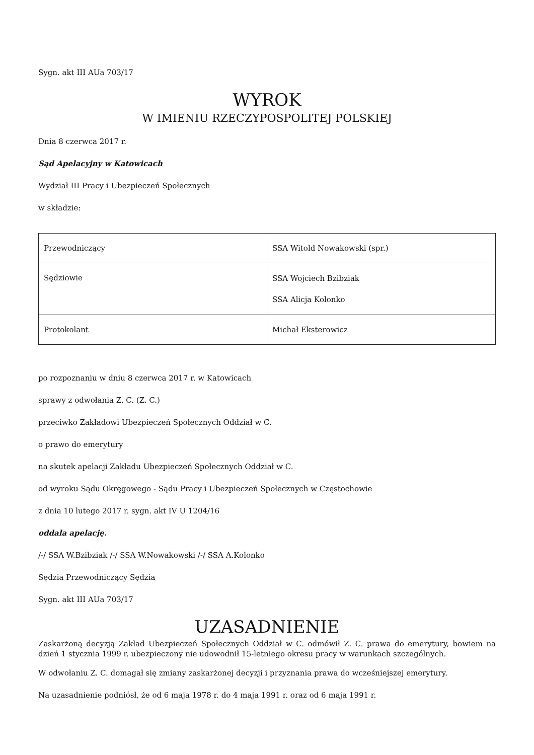Sygn. akt III AUa 703/17
WYROK
W IMIENIU RZECZYPOSPOLITEJ POLSKIEJ
Dnia 8 czerwca 2017 r.
Sąd Apelacyjny w Katowicach
Wydział III Pracy i Ubezpieczeń Społecznych
w składzie:
| Przewodniczący | SSA Witold Nowakowski (spr.) |
| Sędziowie | SSA Wojciech Bzibziak SSA Alicja Kolonko |
| Protokolant | Michał Eksterowicz |
po rozpoznaniu w dniu 8 czerwca 2017 r. w Katowicach
sprawy z odwołania Z. C. (Z. C.)
przeciwko Zakładowi Ubezpieczeń Społecznych Oddział w C.
o prawo do emerytury
na skutek apelacji Zakładu Ubezpieczeń Społecznych Oddział w C.
od wyroku Sądu Okręgowego - Sądu Pracy i Ubezpieczeń Społecznych w Częstochowie
z dnia 10 lutego 2017 r. sygn. akt IV U 1204/16
oddala apelację.
/-/ SSA W.Bzibziak /-/ SSA W.Nowakowski /-/ SSA A.Kolonko
Sędzia Przewodniczący Sędzia
Sygn. akt III AUa 703/17
UZASADNIENIE
Zaskarżoną decyzją Zakład Ubezpieczeń Społecznych Oddział w C. odmówił Z. C. prawa do emerytury, bowiem na dzień 1 stycznia 1999 r. ubezpieczony nie udowodnił 15-letniego okresu pracy w warunkach szczególnych.
W odwołaniu Z. C. domagał się zmiany zaskarżonej decyzji i przyznania prawa do wcześniejszej emerytury.
Na uzasadnienie podniósł, że od 6 maja 1978 r. do 4 maja 1991 r. oraz od 6 maja 1991 r.